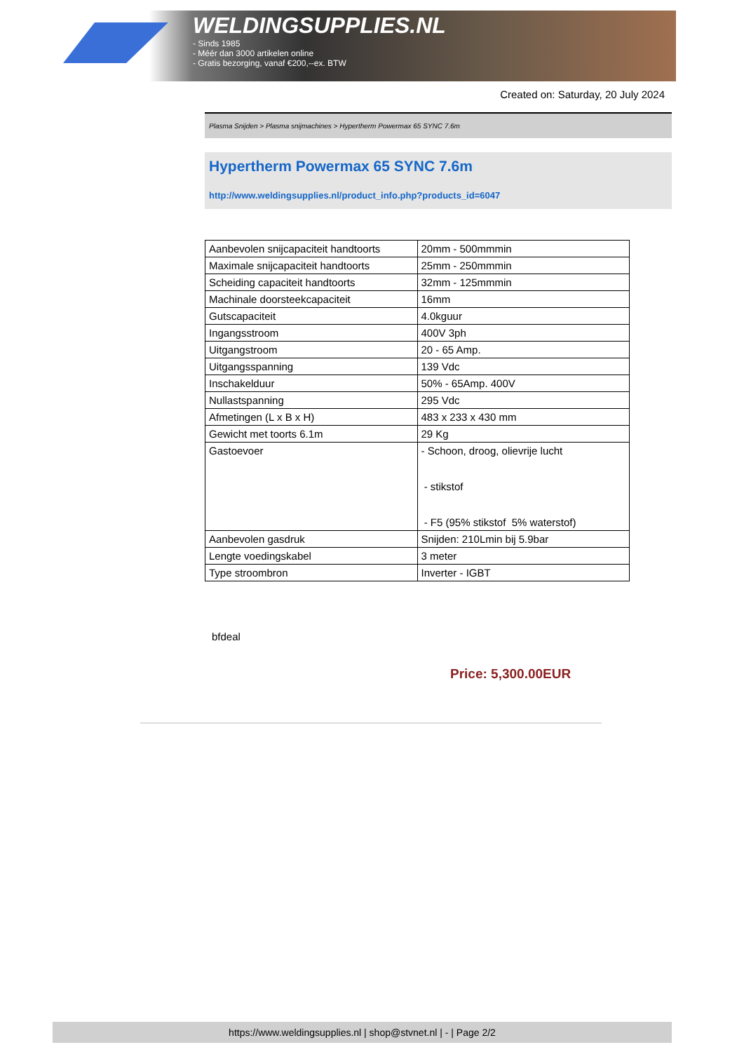WELDINGSUPPLIES.NL
- Sinds 1985
- Méér dan 3000 artikelen online
- Gratis bezorging, vanaf €200,--ex. BTW
Created on: Saturday, 20 July 2024
Plasma Snijden > Plasma snijmachines > Hypertherm Powermax 65 SYNC 7.6m
Hypertherm Powermax 65 SYNC 7.6m
http://www.weldingsupplies.nl/product_info.php?products_id=6047
| Aanbevolen snijcapaciteit handtoorts | 20mm - 500mmmin |
| Maximale snijcapaciteit handtoorts | 25mm - 250mmmin |
| Scheiding capaciteit handtoorts | 32mm - 125mmmin |
| Machinale doorsteekcapaciteit | 16mm |
| Gutscapaciteit | 4.0kguur |
| Ingangsstroom | 400V 3ph |
| Uitgangstroom | 20 - 65 Amp. |
| Uitgangsspanning | 139 Vdc |
| Inschakelduur | 50% - 65Amp. 400V |
| Nullastspanning | 295 Vdc |
| Afmetingen (L x B x H) | 483 x 233 x 430 mm |
| Gewicht met toorts 6.1m | 29 Kg |
| Gastoevoer | - Schoon, droog, olievrije lucht - stikstof - F5 (95% stikstof 5% waterstof) |
| Aanbevolen gasdruk | Snijden: 210Lmin bij 5.9bar |
| Lengte voedingskabel | 3 meter |
| Type stroombron | Inverter - IGBT |
bfdeal
Price: 5,300.00EUR
https://www.weldingsupplies.nl | shop@stvnet.nl | - | Page 2/2